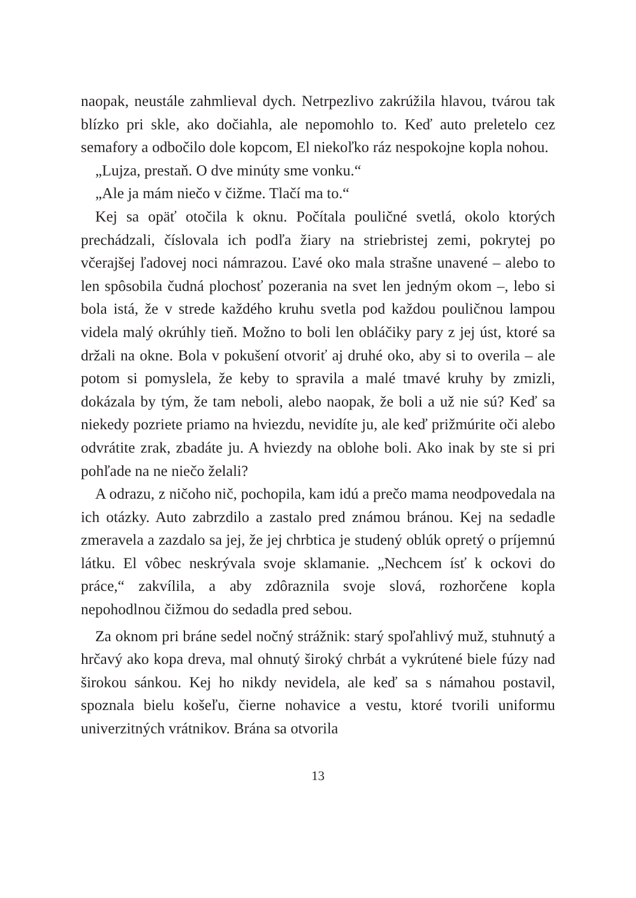naopak, neustále zahmlieval dych. Netrpezlivo zakrúžila hlavou, tvárou tak blízko pri skle, ako dočiahla, ale nepomohlo to. Keď auto preletelo cez semafory a odbočilo dole kopcom, El niekoľko ráz nespokojne kopla nohou.
„Lujza, prestaň. O dve minúty sme vonku.“
„Ale ja mám niečo v čižme. Tlačí ma to.“
Kej sa opäť otočila k oknu. Počítala pouličné svetlá, okolo ktorých prechádzali, číslovala ich podľa žiary na striebristej zemi, pokrytej po včerajšej ľadovej noci námrazou. Ľavé oko mala strašne unavené – alebo to len spôsobila čudná plochosť pozerania na svet len jedným okom –, lebo si bola istá, že v strede každého kruhu svetla pod každou pouličnou lampou videla malý okrúhly tieň. Možno to boli len obláčiky pary z jej úst, ktoré sa držali na okne. Bola v pokušení otvoriť aj druhé oko, aby si to overila – ale potom si pomyslela, že keby to spravila a malé tmavé kruhy by zmizli, dokázala by tým, že tam neboli, alebo naopak, že boli a už nie sú? Keď sa niekedy pozriete priamo na hviezdu, nevidíte ju, ale keď prižmúrite oči alebo odvrátite zrak, zbadáte ju. A hviezdy na oblohe boli. Ako inak by ste si pri pohľade na ne niečo želali?
A odrazu, z ničoho nič, pochopila, kam idú a prečo mama neodpovedala na ich otázky. Auto zabrzdilo a zastalo pred známou bránou. Kej na sedadle zmeravela a zazdalo sa jej, že jej chrbtica je studený oblúk opretý o príjemnú látku. El vôbec neskrývala svoje sklamanie. „Nechcem ísť k ockovi do práce,“ zakvílila, a aby zdôraznila svoje slová, rozhorčene kopla nepohodlnou čižmou do sedadla pred sebou.
Za oknom pri bráne sedel nočný strážnik: starý spoľahlivý muž, stuhnutý a hrčavý ako kopa dreva, mal ohnutý široký chrbát a vykrútené biele fúzy nad širokou sánkou. Kej ho nikdy nevidela, ale keď sa s námahou postavil, spoznala bielu košeľu, čierne nohavice a vestu, ktoré tvorili uniformu univerzitných vrátnikov. Brána sa otvorila
13